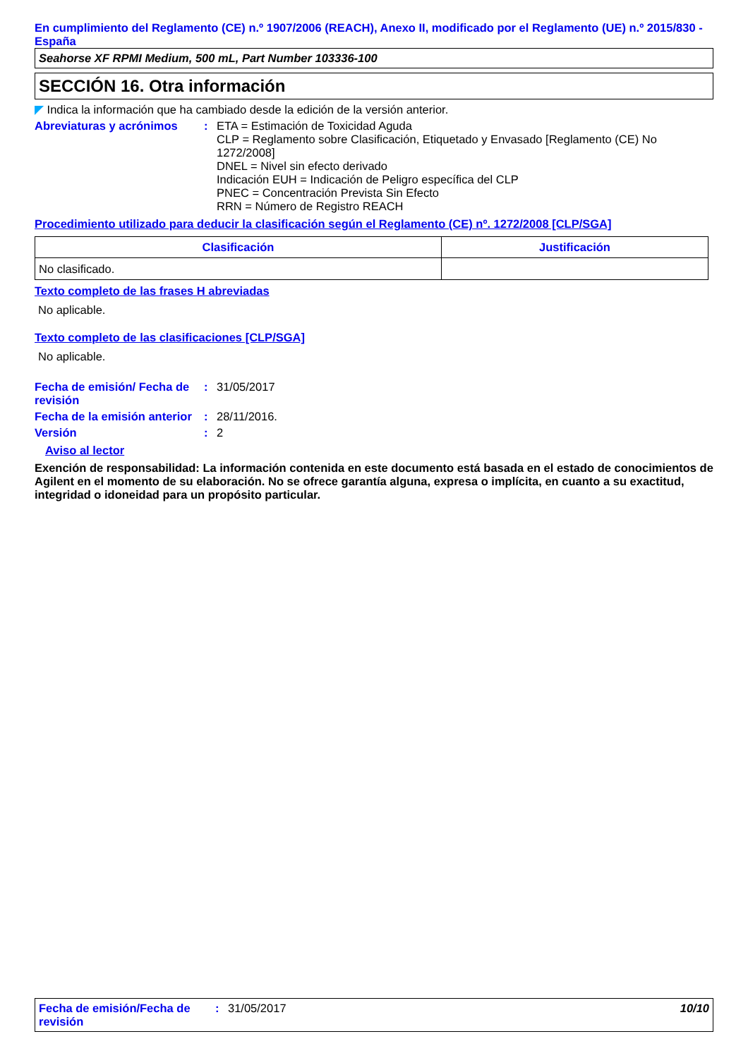En cumplimiento del Reglamento (CE) n.º 1907/2006 (REACH), Anexo II, modificado por el Reglamento (UE) n.º 2015/830 - España
Seahorse XF RPMI Medium, 500 mL, Part Number 103336-100
SECCIÓN 16. Otra información
◤ Indica la información que ha cambiado desde la edición de la versión anterior.
Abreviaturas y acrónimos : ETA = Estimación de Toxicidad Aguda
CLP = Reglamento sobre Clasificación, Etiquetado y Envasado [Reglamento (CE) No 1272/2008]
DNEL = Nivel sin efecto derivado
Indicación EUH = Indicación de Peligro específica del CLP
PNEC = Concentración Prevista Sin Efecto
RRN = Número de Registro REACH
Procedimiento utilizado para deducir la clasificación según el Reglamento (CE) nº. 1272/2008 [CLP/SGA]
| Clasificación | Justificación |
| --- | --- |
| No clasificado. | |
Texto completo de las frases H abreviadas
No aplicable.
Texto completo de las clasificaciones [CLP/SGA]
No aplicable.
Fecha de emisión/ Fecha de revisión
: 31/05/2017
Fecha de la emisión anterior
: 28/11/2016.
Versión : 2
Aviso al lector
Exención de responsabilidad: La información contenida en este documento está basada en el estado de conocimientos de Agilent en el momento de su elaboración. No se ofrece garantía alguna, expresa o implícita, en cuanto a su exactitud, integridad o idoneidad para un propósito particular.
Fecha de emisión/Fecha de revisión
: 31/05/2017 10/10